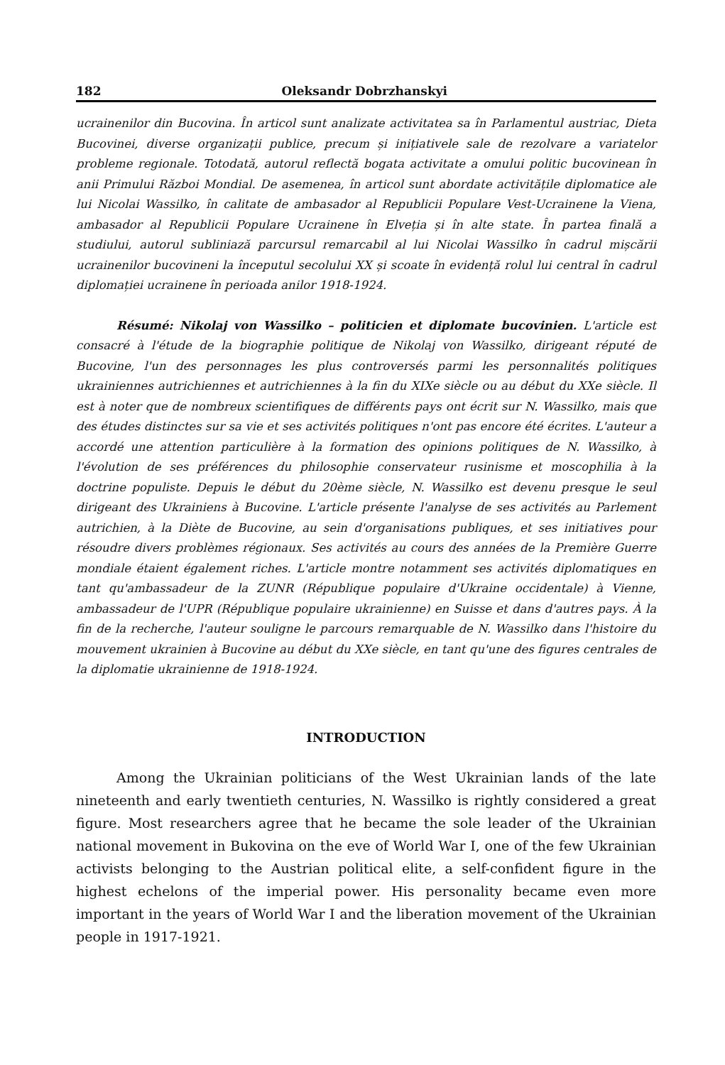182 Oleksandr Dobrzhanskyi
ucrainenilor din Bucovina. În articol sunt analizate activitatea sa în Parlamentul austriac, Dieta Bucovinei, diverse organizații publice, precum și inițiativele sale de rezolvare a variatelor probleme regionale. Totodată, autorul reflectă bogata activitate a omului politic bucovinean în anii Primului Război Mondial. De asemenea, în articol sunt abordate activitățile diplomatice ale lui Nicolai Wassilko, în calitate de ambasador al Republicii Populare Vest-Ucrainene la Viena, ambasador al Republicii Populare Ucrainene în Elveția și în alte state. În partea finală a studiului, autorul subliniază parcursul remarcabil al lui Nicolai Wassilko în cadrul mișcării ucrainenilor bucovineni la începutul secolului XX și scoate în evidență rolul lui central în cadrul diplomației ucrainene în perioada anilor 1918-1924.
Résumé: Nikolaj von Wassilko – politicien et diplomate bucovinien. L'article est consacré à l'étude de la biographie politique de Nikolaj von Wassilko, dirigeant réputé de Bucovine, l'un des personnages les plus controversés parmi les personnalités politiques ukrainiennes autrichiennes et autrichiennes à la fin du XIXe siècle ou au début du XXe siècle. Il est à noter que de nombreux scientifiques de différents pays ont écrit sur N. Wassilko, mais que des études distinctes sur sa vie et ses activités politiques n'ont pas encore été écrites. L'auteur a accordé une attention particulière à la formation des opinions politiques de N. Wassilko, à l'évolution de ses préférences du philosophie conservateur rusinisme et moscophilia à la doctrine populiste. Depuis le début du 20ème siècle, N. Wassilko est devenu presque le seul dirigeant des Ukrainiens à Bucovine. L'article présente l'analyse de ses activités au Parlement autrichien, à la Diète de Bucovine, au sein d'organisations publiques, et ses initiatives pour résoudre divers problèmes régionaux. Ses activités au cours des années de la Première Guerre mondiale étaient également riches. L'article montre notamment ses activités diplomatiques en tant qu'ambassadeur de la ZUNR (République populaire d'Ukraine occidentale) à Vienne, ambassadeur de l'UPR (République populaire ukrainienne) en Suisse et dans d'autres pays. À la fin de la recherche, l'auteur souligne le parcours remarquable de N. Wassilko dans l'histoire du mouvement ukrainien à Bucovine au début du XXe siècle, en tant qu'une des figures centrales de la diplomatie ukrainienne de 1918-1924.
INTRODUCTION
Among the Ukrainian politicians of the West Ukrainian lands of the late nineteenth and early twentieth centuries, N. Wassilko is rightly considered a great figure. Most researchers agree that he became the sole leader of the Ukrainian national movement in Bukovina on the eve of World War I, one of the few Ukrainian activists belonging to the Austrian political elite, a self-confident figure in the highest echelons of the imperial power. His personality became even more important in the years of World War I and the liberation movement of the Ukrainian people in 1917-1921.